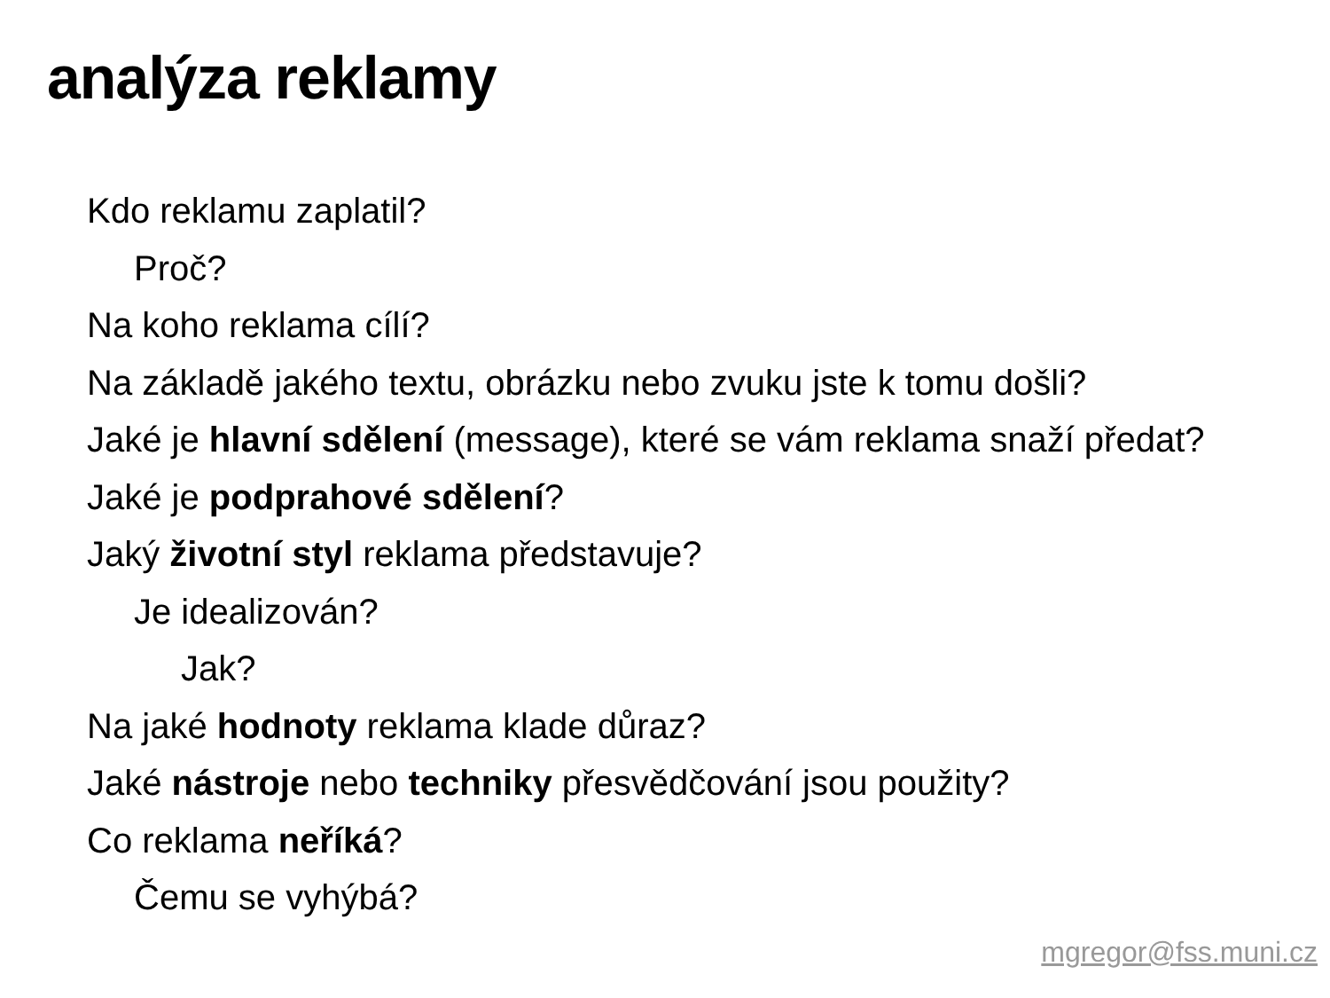analýza reklamy
Kdo reklamu zaplatil?
Proč?
Na koho reklama cílí?
Na základě jakého textu, obrázku nebo zvuku jste k tomu došli?
Jaké je hlavní sdělení (message), které se vám reklama snaží předat?
Jaké je podprahové sdělení?
Jaký životní styl reklama představuje?
Je idealizován?
Jak?
Na jaké hodnoty reklama klade důraz?
Jaké nástroje nebo techniky přesvědčování jsou použity?
Co reklama neříká?
Čemu se vyhýbá?
mgregor@fss.muni.cz